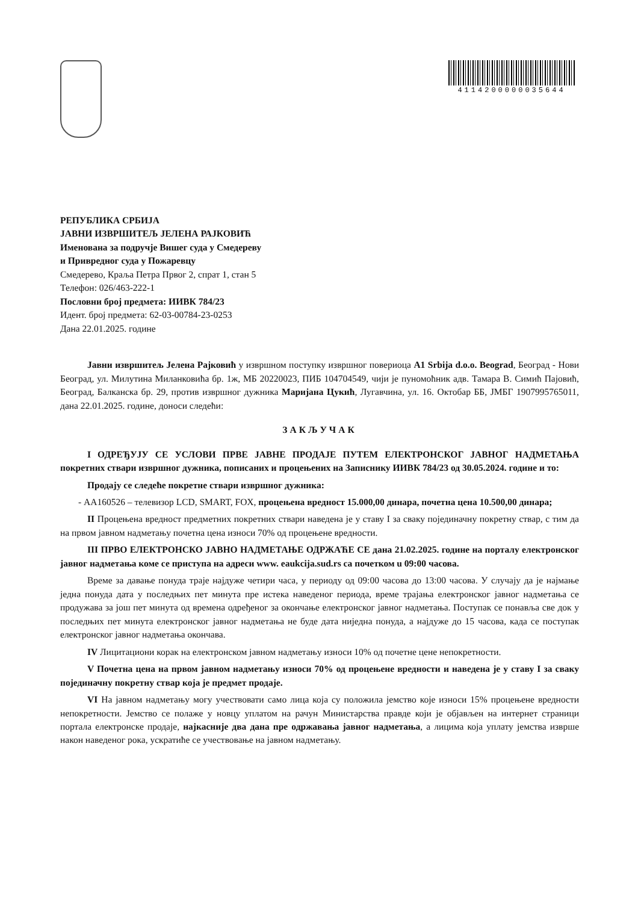4114200000035644
РЕПУБЛИКА СРБИЈА
ЈАВНИ ИЗВРШИТЕЉ ЈЕЛЕНА РАЈКОВИЋ
Именована за подручје Вишег суда у Смедереву
и Привредног суда у Пожаревцу
Смедерево, Краља Петра Првог 2, спрат 1, стан 5
Телефон: 026/463-222-1
Пословни број предмета: ИИВК 784/23
Идент. број предмета: 62-03-00784-23-0253
Дана 22.01.2025. године
Јавни извршитељ Јелена Рајковић у извршном поступку извршног повериоца А1 Srbija d.o.o. Beograd, Београд - Нови Београд, ул. Милутина Миланковића бр. 1ж, МБ 20220023, ПИБ 104704549, чији је пуномоћник адв. Тамара В. Симић Пајовић, Београд, Балканска бр. 29, против извршног дужника Маријана Цукић, Лугавчина, ул. 16. Октобар ББ, ЈМБГ 1907995765011, дана 22.01.2025. године, доноси следећи:
ЗАКЉУЧАК
I ОДРЕЂУЈУ СЕ УСЛОВИ ПРВЕ ЈАВНЕ ПРОДАЈЕ ПУТЕМ ЕЛЕКТРОНСКОГ ЈАВНОГ НАДМЕТАЊА покретних ствари извршног дужника, пописаних и процењених на Записнику ИИВК 784/23 од 30.05.2024. године и то:
Продају се следеће покретне ствари извршног дужника:
- АА160526 – телевизор LCD, SMART, FOX, процењена вредност 15.000,00 динара, почетна цена 10.500,00 динара;
II Процењена вредност предметних покретних ствари наведена је у ставу I за сваку појединачну покретну ствар, с тим да на првом јавном надметању почетна цена износи 70% од процењене вредности.
III ПРВО ЕЛЕКТРОНСКО ЈАВНО НАДМЕТАЊЕ ОДРЖАЋЕ СЕ дана 21.02.2025. године на порталу електронског јавног надметања коме се приступа на адреси www. eaukcija.sud.rs са почетком u 09:00 часова.
Време за давање понуда траје најдуже четири часа, у периоду од 09:00 часова до 13:00 часова. У случају да је најмање једна понуда дата у последњих пет минута пре истека наведеног периода, време трајања електронског јавног надметања се продужава за још пет минута од времена одређеног за окончање електронског јавног надметања. Поступак се понавља све док у последњих пет минута електронског јавног надметања не буде дата ниједна понуда, а најдуже до 15 часова, када се поступак електронског јавног надметања окончава.
IV Лицитациони корак на електронском јавном надметању износи 10% од почетне цене непокретности.
V Почетна цена на првом јавном надметању износи 70% од процењене вредности и наведена је у ставу I за сваку појединачну покретну ствар која је предмет продаје.
VI На јавном надметању могу учествовати само лица која су положила јемство које износи 15% процењене вредности непокретности. Јемство се полаже у новцу уплатом на рачун Министарства правде који је објављен на интернет страници портала електронске продаје, најкасније два дана пре одржавања јавног надметања, а лицима која уплату јемства изврше након наведеног рока, ускратиће се учествовање на јавном надметању.